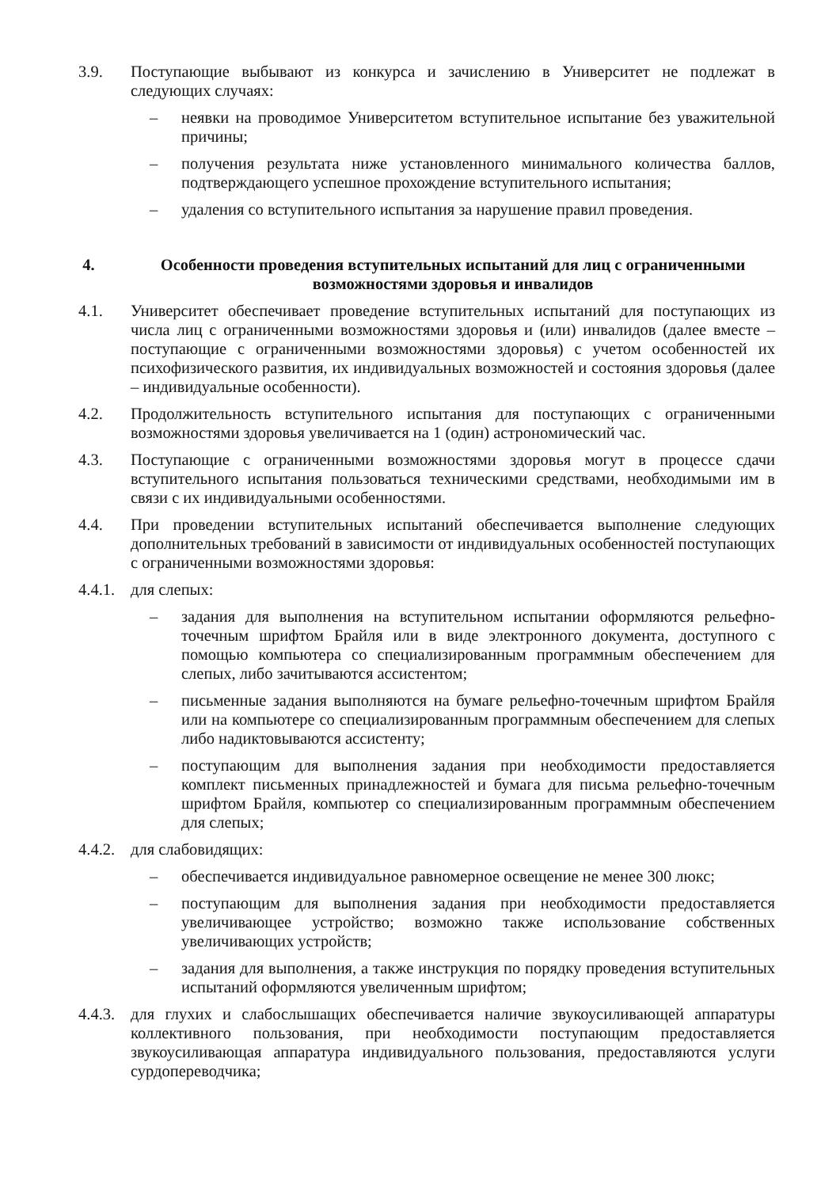3.9. Поступающие выбывают из конкурса и зачислению в Университет не подлежат в следующих случаях:
– неявки на проводимое Университетом вступительное испытание без уважительной причины;
– получения результата ниже установленного минимального количества баллов, подтверждающего успешное прохождение вступительного испытания;
– удаления со вступительного испытания за нарушение правил проведения.
4. Особенности проведения вступительных испытаний для лиц с ограниченными возможностями здоровья и инвалидов
4.1. Университет обеспечивает проведение вступительных испытаний для поступающих из числа лиц с ограниченными возможностями здоровья и (или) инвалидов (далее вместе – поступающие с ограниченными возможностями здоровья) с учетом особенностей их психофизического развития, их индивидуальных возможностей и состояния здоровья (далее – индивидуальные особенности).
4.2. Продолжительность вступительного испытания для поступающих с ограниченными возможностями здоровья увеличивается на 1 (один) астрономический час.
4.3. Поступающие с ограниченными возможностями здоровья могут в процессе сдачи вступительного испытания пользоваться техническими средствами, необходимыми им в связи с их индивидуальными особенностями.
4.4. При проведении вступительных испытаний обеспечивается выполнение следующих дополнительных требований в зависимости от индивидуальных особенностей поступающих с ограниченными возможностями здоровья:
4.4.1.
для слепых:
– задания для выполнения на вступительном испытании оформляются рельефно-точечным шрифтом Брайля или в виде электронного документа, доступного с помощью компьютера со специализированным программным обеспечением для слепых, либо зачитываются ассистентом;
– письменные задания выполняются на бумаге рельефно-точечным шрифтом Брайля или на компьютере со специализированным программным обеспечением для слепых либо надиктовываются ассистенту;
– поступающим для выполнения задания при необходимости предоставляется комплект письменных принадлежностей и бумага для письма рельефно-точечным шрифтом Брайля, компьютер со специализированным программным обеспечением для слепых;
4.4.2.
для слабовидящих:
– обеспечивается индивидуальное равномерное освещение не менее 300 люкс;
– поступающим для выполнения задания при необходимости предоставляется увеличивающее устройство; возможно также использование собственных увеличивающих устройств;
– задания для выполнения, а также инструкция по порядку проведения вступительных испытаний оформляются увеличенным шрифтом;
4.4.3.
для глухих и слабослышащих обеспечивается наличие звукоусиливающей аппаратуры коллективного пользования, при необходимости поступающим предоставляется звукоусиливающая аппаратура индивидуального пользования, предоставляются услуги сурдопереводчика;